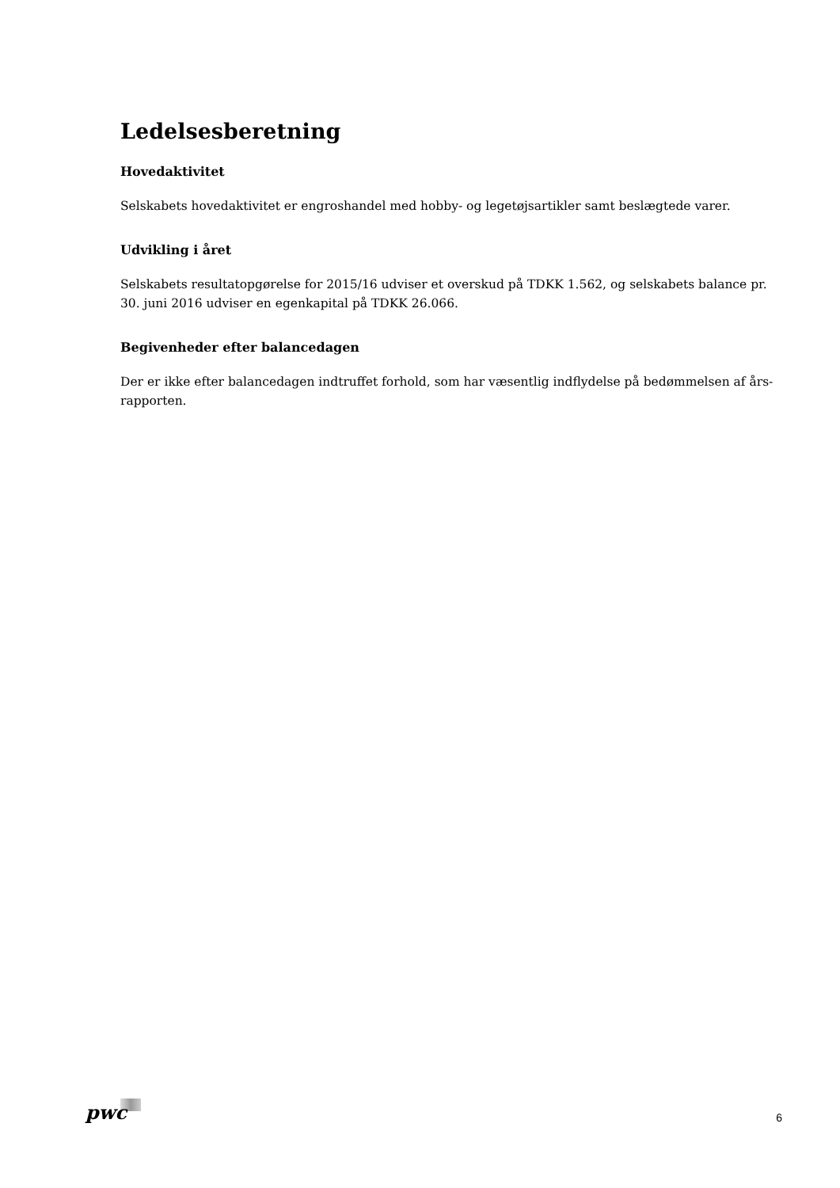Ledelsesberetning
Hovedaktivitet
Selskabets hovedaktivitet er engroshandel med hobby- og legetøjsartikler samt beslægtede varer.
Udvikling i året
Selskabets resultatopgørelse for 2015/16 udviser et overskud på TDKK 1.562, og selskabets balance pr. 30. juni 2016 udviser en egenkapital på TDKK 26.066.
Begivenheder efter balancedagen
Der er ikke efter balancedagen indtruffet forhold, som har væsentlig indflydelse på bedømmelsen af års-rapporten.
pwc 6